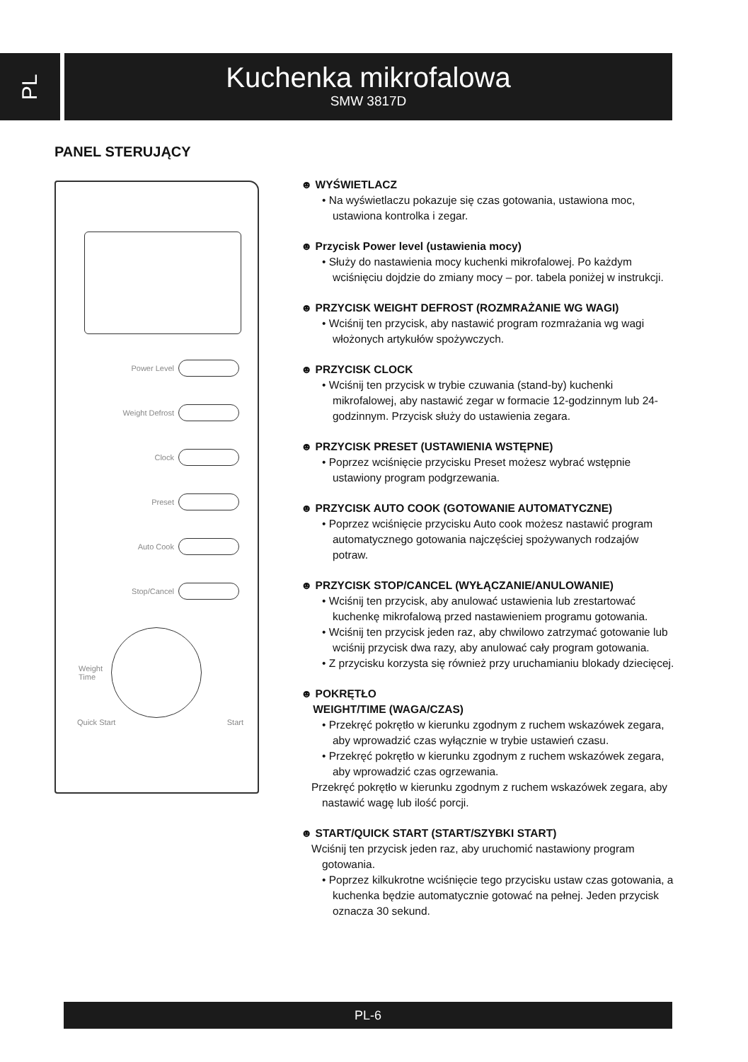PL
Kuchenka mikrofalowa
SMW 3817D
PANEL STERUJĄCY
Power Level
Weight Defrost
Clock
Preset
Auto Cook
Stop/Cancel
Weight
Time
Quick Start Start
☻ WYŚWIETLACZ
• Na wyświetlaczu pokazuje się czas gotowania, ustawiona moc, ustawiona kontrolka i zegar.
☻ Przycisk Power level (ustawienia mocy)
• Służy do nastawienia mocy kuchenki mikrofalowej. Po każdym wciśnięciu dojdzie do zmiany mocy – por. tabela poniżej w instrukcji.
☻ PRZYCISK WEIGHT DEFROST (ROZMRAŻANIE WG WAGI)
• Wciśnij ten przycisk, aby nastawić program rozmrażania wg wagi włożonych artykułów spożywczych.
☻ PRZYCISK CLOCK
• Wciśnij ten przycisk w trybie czuwania (stand-by) kuchenki mikrofalowej, aby nastawić zegar w formacie 12-godzinnym lub 24-godzinnym. Przycisk służy do ustawienia zegara.
☻ PRZYCISK PRESET (USTAWIENIA WSTĘPNE)
• Poprzez wciśnięcie przycisku Preset możesz wybrać wstępnie ustawiony program podgrzewania.
☻ PRZYCISK AUTO COOK (GOTOWANIE AUTOMATYCZNE)
• Poprzez wciśnięcie przycisku Auto cook możesz nastawić program automatycznego gotowania najczęściej spożywanych rodzajów potraw.
☻ PRZYCISK STOP/CANCEL (WYŁĄCZANIE/ANULOWANIE)
• Wciśnij ten przycisk, aby anulować ustawienia lub zrestartować kuchenkę mikrofalową przed nastawieniem programu gotowania.
• Wciśnij ten przycisk jeden raz, aby chwilowo zatrzymać gotowanie lub wciśnij przycisk dwa razy, aby anulować cały program gotowania.
• Z przycisku korzysta się również przy uruchamianiu blokady dziecięcej.
☻ POKRĘTŁO
WEIGHT/TIME (WAGA/CZAS)
• Przekręć pokrętło w kierunku zgodnym z ruchem wskazówek zegara, aby wprowadzić czas wyłącznie w trybie ustawień czasu.
• Przekręć pokrętło w kierunku zgodnym z ruchem wskazówek zegara, aby wprowadzić czas ogrzewania.
Przekręć pokrętło w kierunku zgodnym z ruchem wskazówek zegara, aby nastawić wagę lub ilość porcji.
☻ START/QUICK START (START/SZYBKI START)
Wciśnij ten przycisk jeden raz, aby uruchomić nastawiony program gotowania.
• Poprzez kilkukrotne wciśnięcie tego przycisku ustaw czas gotowania, a kuchenka będzie automatycznie gotować na pełnej. Jeden przycisk oznacza 30 sekund.
PL-6